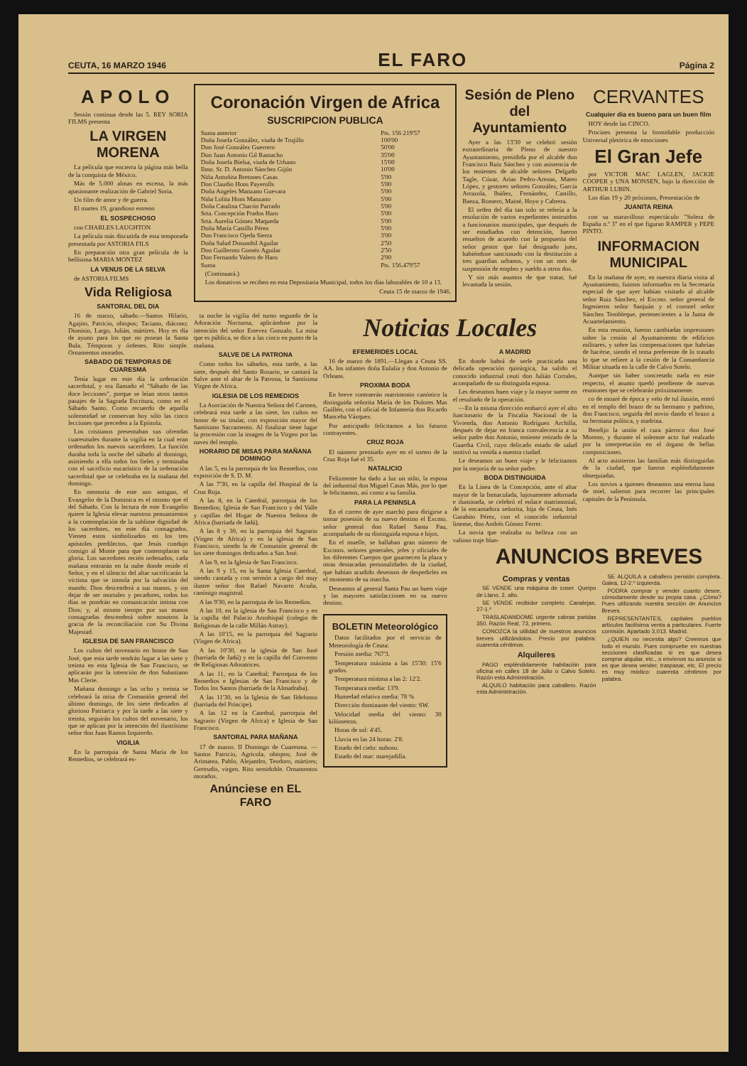CEUTA, 16 MARZO 1946 EL FARO Página 2
APOLO
Sesión continua desde las 5. REY SORIA FILMS presenta
LA VIRGEN MORENA
La película que encierra la página más bella de la conquista de México.
Más de 5.000 almas en escena, la más apasionante realización de Gabriel Soria.
Un film de amor y de guerra.
El martes 19, grandioso estreno
EL SOSPECHOSO
con CHARLES LAUGHTON
La película más discutida de esta temporada presentada por ASTORIA FILS
En preparación otra gran película de la bellísima MARIA MONTEZ
LA VENUS DE LA SELVA
de ASTORIA FILMS
Vida Religiosa
SANTORAL DEL DIA
16 de marzo, sábado.—Santos Hilario, Agajito, Patricio, obispos; Taciano, diácono; Dionisio, Largo, Julián, mártires. Hoy es día de ayuno para los que no posean la Santa Bula. Témporas y órdenes. Rito simple. Ornamentos morados.
SABADO DE TEMPORAS DE CUARESMA
Tenía lugar en este día la ordenación sacerdotal, y era llamado el "Sábado de las doce lecciones", porque se leían otros tantos pasajes de la Sagrada Escritura, como en el Sábado Santo. Como recuerdo de aquella solemnidad se conservan hoy sólo las cinco lecciones que preceden a la Epístola.
Los cristianos presentaban sus ofrendas cuaresmales durante la vigilia en la cual eran ordenados los nuevos sacerdotes. La función duraba toda la noche del sábado al domingo, asistiendo a ella todos los fieles y terminaba con el sacrificio eucarístico de la ordenación sacerdotal que se celebraba en la mañana del domingo.
En memoria de este uso antiguo, el Evangelio de la Dominica es el mismo que el del Sábado. Con la lectura de este Evangelio quiere la Iglesia elevar nuestros pensamientos a la contemplación de la sublime dignidad de los sacerdotes, en este día consagrados. Vienen estos simbolizados en los tres apóstoles predilectos, que Jesús condujo consigo al Monte para que contemplaran su gloria. Los sacerdotes recién ordenados, cada mañana entrarán en la nube donde reside el Señor, y en el silencio del altar sacrificarán la víctima que se inmola por la salvación del mundo. Dios descenderá a sus manos, y sin dejar de ser mortales y pecadores, todos los días se pondrán en comunicación íntima con Dios; y, al mismo tiempo por sus manos consagradas descenderá sobre nosotros la gracia de la reconciliación con Su Divina Majestad.
IGLESIA DE SAN FRANCISCO
Los cultos del novenario en honor de San José, que esta tarde tendrán lugar a las siete y treinta en esta Iglesia de San Francisco, se aplicarán por la intención de don Salustiano Mas Clerie.
Mañana domingo a las ocho y treinta se celebrará la misa de Comunión general del último domingo, de los siete dedicados al glorioso Patriarca y por la tarde a las siete y treinta, seguirán los cultos del novenario, los que se aplican por la intención del ilustrísimo señor don Juan Ramos Izquierdo.
VIGILIA
En la parroquia de Santa María de los Remedios, se celebrará es-
Coronación Virgen de Africa
SUSCRIPCION PUBLICA
| Suma anterior | Pts. 156 219'57 |
| Doña Josefa González, viuda de Trujillo | 100'00 |
| Don José González Guerrero | 50'00 |
| Don Juan Antonio Gil Ramacho | 35'00 |
| Doña Josefa Bielsa, viuda de Urbano | 15'00 |
| Ilmo. Sr. D. Antonio Sánchez Gijón | 10'00 |
| Niña Antoñita Bretones Casas | 5'00 |
| Don Claudio Hons Payerolls | 5'00 |
| Doña Angeles Manzano Guevara | 5'00 |
| Niña Lolita Hons Manzano | 5'00 |
| Doña Catalina Chacón Parrado | 5'00 |
| Srta. Concepción Prados Haro | 5'00 |
| Srta. Aurelia Gómez Maqueda | 5'00 |
| Doña María Castillo Pérez | 5'00 |
| Don Francisco Ojeda Sierra | 3'00 |
| Doña Salud Dosumbil Aguilar | 2'50 |
| Don Guillermo Goméz Aguilar | 2'50 |
| Don Fernando Valero de Haro | 2'00 |
| Suma | Pts. 156.479'57 |
(Continuará.)
Los donativos se reciben en esta Depositaría Municipal, todos los días laborables de 10 a 13.
Ceuta 15 de marzo de 1946.
Sesión de Pleno del Ayuntamiento
Ayer a las 13'30 se celebró sesión extraordinaria de Pleno de nuestro Ayuntamiento, presidida por el alcalde don Francisco Ruiz Sánchez y con asistencia de los tenientes de alcalde señores Delgado Tagle, Cózar, Arias Pedro-Arenas, Mateo López, y gestores señores González, García Arrazola, Ibáñez, Fernández, Castillo, Baeza, Romero, Mainé, Hoyo y Cabrera.
El orden del día tan solo se refería a la resolución de varios expedientes instruidos a funcionarios municipales, que después de ser estudiados con detención, fueron resueltos de acuerdo con la propuesta del señor gestor que fué designado juez, habiéndose sancionado con la destitución a tres guardias urbanos, y con un mes de suspensión de empleo y sueldo a otros dos.
Y sin más asuntos de que tratar, fué levantada la sesión.
ta noche la vigilia del turno segundo de la Adoración Nocturna, aplicándose por la intención del señor Estevez Gonzalo. La misa que es pública, se dice a las cinco en punto de la mañana.
SALVE DE LA PATRONA
Como todos los sábados, esta tarde, a las siete, después del Santo Rosario, se cantará la Salve ante el altar de la Patrona, la Santísima Virgen de Africa.
IGLESIA DE LOS REMEDIOS
La Asociación de Nuestra Señora del Carmen, celebrará esta tarde a las siete, los cultos en honor de su titular, con exposición mayor del Santísimo Sacramento. Al finalizar tiene lugar la procesión con la imagen de la Virgen por las naves del templo.
HORARIO DE MISAS PARA MAÑANA DOMINGO
A las 5, en la parroquia de los Remedios, con exposición de S. D. M.
A las 7'30, en la capilla del Hospital de la Cruz Roja.
A las 8, en la Catedral, parroquia de los Remedios; Iglesia de San Francisco y del Valle y capillas del Hogar de Nuestra Señora de Africa (barriada de Jadú).
A las 8 y 30, en la parroquia del Sagrario (Virgen de Africa) y en la iglesia de San Francisco, siendo la de Comunión general de los siete domingos dedicados a San José.
A las 9, en la Iglesia de San Francisco.
A las 9 y 15, en la Santa Iglesia Catedral, siendo cantada y con sermón a cargo del muy ilustre señor don Rafael Navarro Acuña, canónigo magistral.
A las 9'30, en la parroquia de los Remedios.
A las 10, en la iglesia de San Francisco y en la capilla del Palacio Arzobispal (colegio de Religiosas de la calle Millán Astray).
A las 10'15, en la parroquia del Sagrario (Virgen de Africa).
A las 10'30, en la iglesia de San José (barriada de Jadú) y en la capilla del Convento de Religiosas Adoratrices.
A las 11, en la Catedral; Parroquia de los Remedios e Iglesias de San Francisco y de Todos los Santos (barriada de la Almadraba).
A las 11'30, en la Iglesia de San Ildefonso (barriada del Príncipe).
A las 12 en la Catedral, parroquia del Sagrario (Virgen de Africa) e Iglesia de San Francisco.
SANTORAL PARA MAÑANA
17 de marzo. II Domingo de Cuaresma. — Santos Patricio, Agrícola, obispos; José de Arimatea, Pablo, Alejandro, Teodoro, mártires; Gertrudis, virgen. Rito semidoble. Ornamentos morados.
Anúnciese en EL FARO
Noticias Locales
EFEMERIDES LOCAL
16 de marzo de 1891.—Llegan a Ceuta SS. AA. los infantes doña Eulalia y don Antonio de Orleans.
PROXIMA BODA
En breve contraerán matrimonio canónico la distinguida señorita María de los Dolores Mas Guillén, con el oficial de Infantería don Ricardo Manceba Vázquez.
Por anticipado felicitamos a los futuros contrayentes.
CRUZ ROJA
El número premiado ayer en el sorteo de la Cruz Roja fué el 35.
NATALICIO
Felizmente ha dado a luz un niño, la esposa del industrial don Miguel Casas Más, por lo que le felicitamos, así como a su familia.
PARA LA PENINSLA
En el correo de ayer marchó para dirigirse a tomar posesión de su nuevo destino el Excmo. señor general don Rafael Santa Pau, acompañado de su distinguida esposa e hijos.
En el muelle, se hallaban gran número de Excmos. señores generales, jefes y oficiales de los diferentes Cuerpos que guarnecen la plaza y otras destacadas personalidades de la ciudad, que habían acudido deseosos de despedirles en el momento de su marcha.
Deseamos al general Santa Pau un buen viaje y las mayores satisfacciones en su nuevo destino.
BOLETIN Meteorológico
Datos facilitados por el servicio de Meteorología de Ceuta:
Presión media: 767'3.
Temperatura máxima a las 15'30: 15'6 grados.
Temperatura mínima a las 2: 12'2.
Temperatura media: 13'9.
Humedad relativa media: 78 %
Dirección dominante del viento: SW.
Velocidad media del viento: 30 kilómetros.
Horas de sol: 4'45.
Lluvia en las 24 horas: 2'8.
Estado del cielo: nuboso.
Estado del mar: marejadilla.
A MADRID
En donde habrá de serle practicada una delicada operación quirúrgica, ha salido el conocido industrial ceutí don Julián Corrales, acompañado de su distinguida esposa.
Les deseamos buen viaje y la mayor suerte en el resultado de la operación.
—En la misma dirección embarcó ayer el alto funcionario de la Fiscalía Nacional de la Vivienda, don Antonio Rodríguez Archilla, después de dejar en franca convalecencia a su señor padre don Antonio, teniente retirado de la Guardia Civil, cuyo delicado estado de salud motivó su venida a nuestra ciudad.
Le deseamos un buen viaje y le felicitamos por la mejoría de su señor padre.
BODA DISTINGUIDA
En la Línea de la Concepción, ante el altar mayor de la Inmaculada, lujosamente adornada e iluminada, se celebró el enlace matrimonial, de la encantadora señorita, hija de Ceuta, Inés Garabito Pérez, con el conocido industrial linense, don Andrés Gómez Ferrer.
La novia que realzaba su belleza con un valioso traje blan-
CERVANTES
Cualquier día es bueno para un buen film
HOY desde las CINCO.
Procines presenta la formidable producción Universal pletórica de emociones
El Gran Jefe
por VICTOR MAC LAGLEN, JACKIE COOPER y UNA MONSEN, bajo la dirección de ARTHUR LUBIN.
Los días 19 y 20 próximos, Presentación de
JUANITA REINA
con su maravilloso espectáculo "Solera de España n.º 3" en el que figuran RAMPER y PEPE PINTO.
INFORMACION MUNICIPAL
En la mañana de ayer, en nuestra diaria visita al Ayuntamiento, fuimos informados en la Secretaría especial de que ayer habían visitado al alcalde señor Ruiz Sánchez, el Excmo. señor general de Ingenieros señor Sanjuán y el coronel señor Sánchez Tembleque, pertenecientes a la Junta de Acuartelamiento.
En esta reunión, fueron cambiadas impresiones sobre la cesión al Ayuntamiento de edificios militares, y sobre las compensaciones que habrían de hacérse, siendo el tema preferente de lo tratado lo que se refiere a la cesión de la Comandancia Militar situada en la calle de Calvo Sotelo.
Aunque sin haber concretado nada en este respecto, el asunto quedó pendiente de nuevas reuniones que se celebrarán próximamente.
co de moaré de época y velo de tul ilusión, entró en el templo del brazo de su hermano y padrino, don Francisco, seguida del novio dando el brazo a su hermana política, y madrina.
Bendijo la unión el cura párroco don José Moreno, y durante el solemne acto fué realzado por la interpretación en el órgano de bellas composiciones.
Al acto asistieron las familias más distinguidas de la ciudad, que fueron espléndidamente obsequiadas.
Los novios a quienes deseamos una eterna luna de miel, salieron para recorrer las principales capitales de la Península.
ANUNCIOS BREVES
Compras y ventas
SE VENDE una máquina de coser. Queipo de Llano, 2, alto.
SE VENDE recibidor completo. Canalejas, 27-1.º
TRASLADANDOME urgente cabras paridas 350. Razón Real, 73, primero.
CONOZCA la utilidad de nuestros anuncios breves utilizándolos. Precio por palabra: cuarenta céntimos.
Alquileres
PAGO espléndidamente habitación para oficina en calles 18 de Julio o Calvo Sotelo. Razón esta Administración.
ALQUILO habitación para caballero. Razón esta Administración.
SE ALQUILA a caballero pensión completa. Galea, 12-2.º izquierda.
PODRA comprar y vender cuanto desee, cómodamente desde su propia casa. ¿Cómo? Pues utilizando nuestra sección de Anuncios Breves.
REPRESENTANTES, capitales pueblos artículos facilísima venta a particulares. Fuerte comisión. Apartado 3,013. Madrid.
¿QUIEN no necesita algo? Creemos que todo el mundo. Pues compruebe en nuestras secciones clasificadas si es que desea comprar alquilar, etc., o envíenos su anuncio si es que desea vender, traspasar, etc. El precio es muy módico: cuarenta céntimos por palabra.